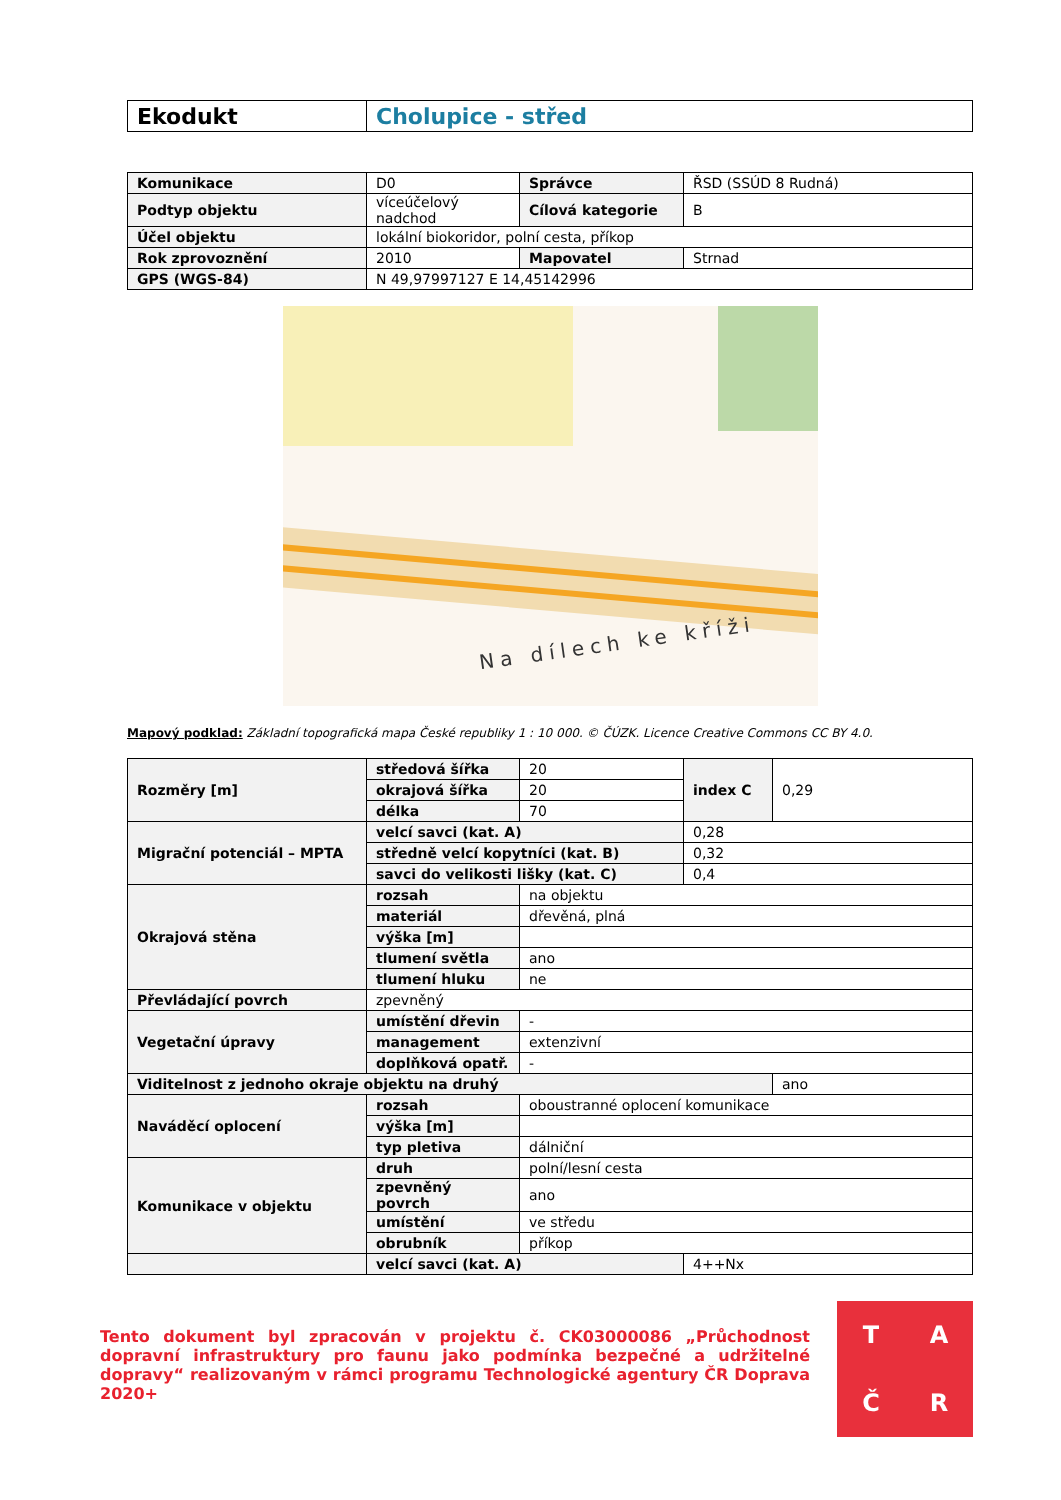| Ekodukt | Cholupice - střed |
| Komunikace | D0 | Správce | ŘSD (SSÚD 8 Rudná) | |
| Podtyp objektu | víceúčelový nadchod | Cílová kategorie | | B |
| Účel objektu | lokální biokoridor, polní cesta, příkop | | | |
| Rok zprovoznění | 2010 | Mapovatel | Strnad | |
| GPS (WGS-84) | N 49,97997127 E 14,45142996 | | | |
Na dílech ke kříži
Mapový podklad: Základní topografická mapa České republiky 1 : 10 000. © ČÚZK. Licence Creative Commons CC BY 4.0.
| Rozměry [m] | středová šířka | 20 | index C | 0,29 |
| | okrajová šířka | 20 | | |
| | délka | 70 | | |
| Migrační potenciál – MPTA | velcí savci (kat. A) | | 0,28 | |
| | středně velcí kopytníci (kat. B) | | 0,32 | |
| | savci do velikosti lišky (kat. C) | | 0,4 | |
| Okrajová stěna | rozsah | na objektu | | |
| | materiál | dřevěná, plná | | |
| | výška [m] | | | |
| | tlumení světla | ano | | |
| | tlumení hluku | ne | | |
| Převládající povrch | zpevněný | | | |
| Vegetační úpravy | umístění dřevin | - | | |
| | management | extenzivní | | |
| | doplňková opatř. | - | | |
| Viditelnost z jednoho okraje objektu na druhý | | | | ano |
| Naváděcí oplocení | rozsah | oboustranné oplocení komunikace | | |
| | výška [m] | | | |
| | typ pletiva | dálniční | | |
| Komunikace v objektu | druh | polní/lesní cesta | | |
| | zpevněný povrch | ano | | |
| | umístění | ve středu | | |
| | obrubník | příkop | | |
| | velcí savci (kat. A) | | 4++Nx | |
Tento dokument byl zpracován v projektu č. CK03000086 „Průchodnost dopravní infrastruktury pro faunu jako podmínka bezpečné a udržitelné dopravy“ realizovaným v rámci programu Technologické agentury ČR Doprava 2020+
TAČR